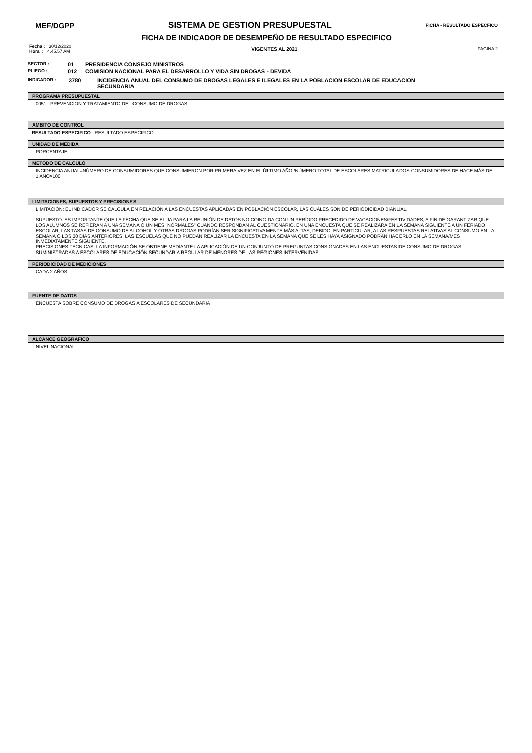MEF/DGPP SISTEMA DE GESTION PRESUPUESTAL FICHA - RESULTADO ESPECFICO
FICHA DE INDICADOR DE DESEMPEÑO DE RESULTADO ESPECIFICO
Fecha : 30/12/2020
Hora : 4.45.57 AM VIGENTES AL 2021 PAGINA 2
SECTOR : 01 PRESIDENCIA CONSEJO MINISTROS
PLIEGO : 012 COMISION NACIONAL PARA EL DESARROLLO Y VIDA SIN DROGAS - DEVIDA
INDICADOR : 3780 INCIDENCIA ANUAL DEL CONSUMO DE DROGAS LEGALES E ILEGALES EN LA POBLACION ESCOLAR DE EDUCACION
SECUNDARIA
PROGRAMA PRESUPUESTAL
0051 PREVENCION Y TRATAMIENTO DEL CONSUMO DE DROGAS
AMBITO DE CONTROL
RESULTADO ESPECIFICO RESULTADO ESPECIFICO
UNIDAD DE MEDIDA
PORCENTAJE
METODO DE CALCULO
INCIDENCIA ANUAL=NÚMERO DE CONSUMIDORES QUE CONSUMIERON POR PRIMERA VEZ EN EL ÚLTIMO AÑO /NÚMERO TOTAL DE ESCOLARES MATRICULADOS-CONSUMIDORES DE HACE MÁS DE 1 AÑO×100
LIMITACIONES, SUPUESTOS Y PRECISIONES
LIMITACIÓN: EL INDICADOR SE CALCULA EN RELACIÓN A LAS ENCUESTAS APLICADAS EN POBLACIÓN ESCOLAR, LAS CUALES SON DE PERIODICIDAD BIANUAL.
SUPUESTO: ES IMPORTANTE QUE LA FECHA QUE SE ELIJA PARA LA REUNIÓN DE DATOS NO COINCIDA CON UN PERÍODO PRECEDIDO DE VACACIONES/FESTIVIDADES, A FIN DE GARANTIZAR QUE LOS ALUMNOS SE REFIERAN A UNA SEMANA O UN MES "NORMALES" CUANDO RESPONDAN AL CUESTIONARIO. EN UNA ENCUESTA QUE SE REALIZARA EN LA SEMANA SIGUIENTE A UN FERIADO ESCOLAR, LAS TASAS DE CONSUMO DE ALCOHOL Y OTRAS DROGAS PODRÍAN SER SIGNIFICATIVAMENTE MÁS ALTAS, DEBIDO, EN PARTICULAR, A LAS RESPUESTAS RELATIVAS AL CONSUMO EN LA SEMANA O LOS 30 DÍAS ANTERIORES. LAS ESCUELAS QUE NO PUEDAN REALIZAR LA ENCUESTA EN LA SEMANA QUE SE LES HAYA ASIGNADO PODRÁN HACERLO EN LA SEMANA/MES INMEDIATAMENTE SIGUIENTE.
PRECISIONES TECNICAS: LA INFORMACIÓN SE OBTIENE MEDIANTE LA APLICACIÓN DE UN CONJUNTO DE PREGUNTAS CONSIGNADAS EN LAS ENCUESTAS DE CONSUMO DE DROGAS SUMINISTRADAS A ESCOLARES DE EDUCACIÓN SECUNDARIA REGULAR DE MENORES DE LAS REGIONES INTERVENIDAS.
PERIODICIDAD DE MEDICIONES
CADA 2 AÑOS
FUENTE DE DATOS
ENCUESTA SOBRE CONSUMO DE DROGAS A ESCOLARES DE SECUNDARIA
ALCANCE GEOGRAFICO
NIVEL NACIONAL